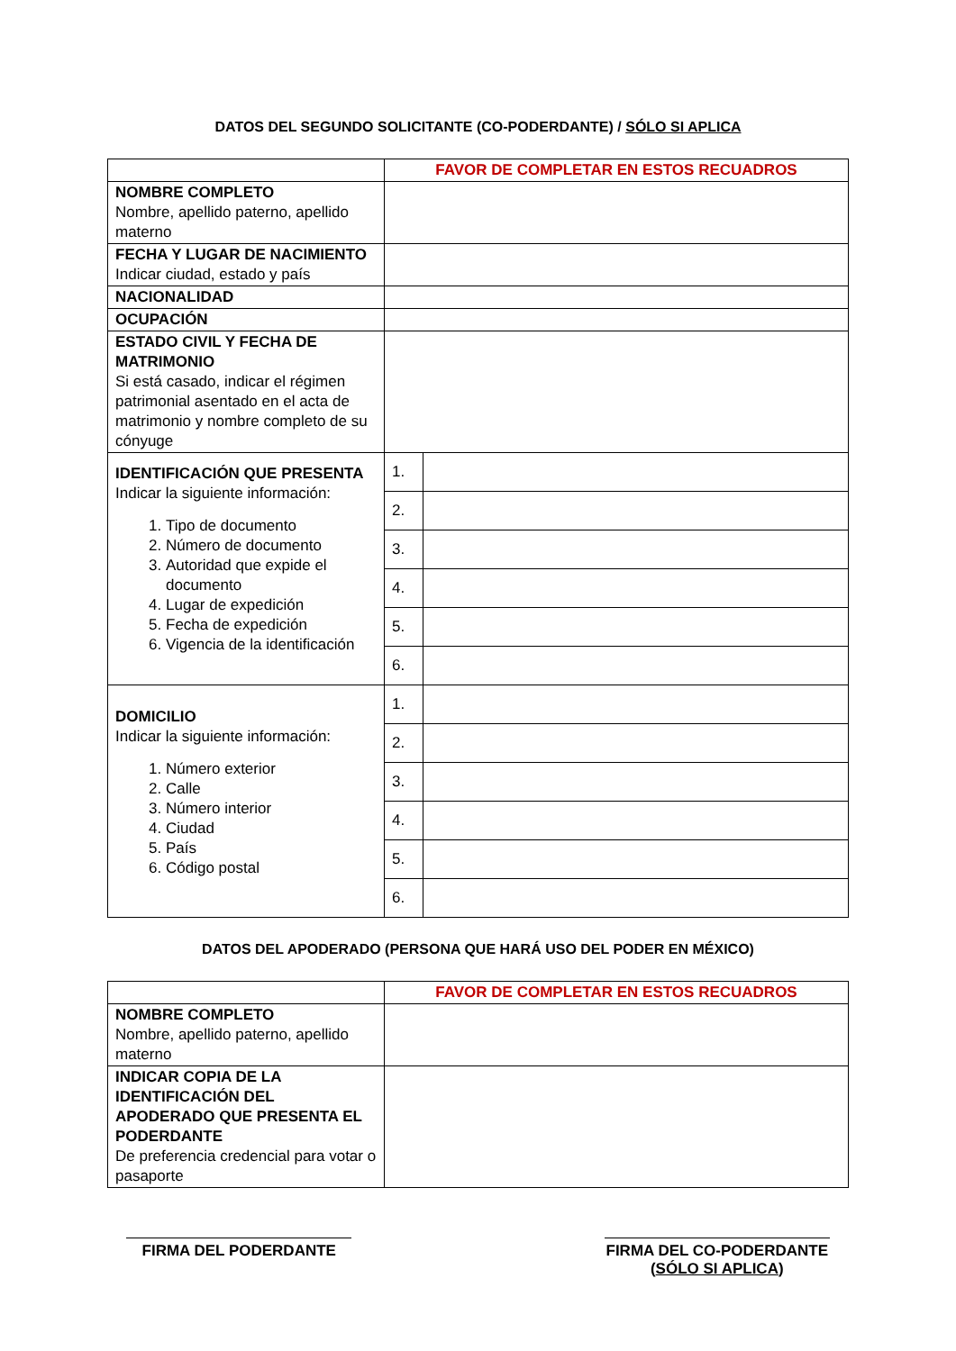DATOS DEL SEGUNDO SOLICITANTE (CO-PODERDANTE) / SÓLO SI APLICA
| | FAVOR DE COMPLETAR EN ESTOS RECUADROS | |
| NOMBRE COMPLETO Nombre, apellido paterno, apellido materno | | |
| FECHA Y LUGAR DE NACIMIENTO Indicar ciudad, estado y país | | |
| NACIONALIDAD | | |
| OCUPACIÓN | | |
| ESTADO CIVIL Y FECHA DE MATRIMONIO Si está casado, indicar el régimen patrimonial asentado en el acta de matrimonio y nombre completo de su cónyuge | | |
| IDENTIFICACIÓN QUE PRESENTA Indicar la siguiente información: 1. Tipo de documento 2. Número de documento 3. Autoridad que expide el documento 4. Lugar de expedición 5. Fecha de expedición 6. Vigencia de la identificación | 1. | |
| | 2. | |
| | 3. | |
| | 4. | |
| | 5. | |
| | 6. | |
| DOMICILIO Indicar la siguiente información: 1. Número exterior 2. Calle 3. Número interior 4. Ciudad 5. País 6. Código postal | 1. | |
| | 2. | |
| | 3. | |
| | 4. | |
| | 5. | |
| | 6. | |
DATOS DEL APODERADO (PERSONA QUE HARÁ USO DEL PODER EN MÉXICO)
| | FAVOR DE COMPLETAR EN ESTOS RECUADROS |
| NOMBRE COMPLETO Nombre, apellido paterno, apellido materno | |
| INDICAR COPIA DE LA IDENTIFICACIÓN DEL APODERADO QUE PRESENTA EL PODERDANTE De preferencia credencial para votar o pasaporte | |
FIRMA DEL PODERDANTE FIRMA DEL CO-PODERDANTE
(SÓLO SI APLICA)